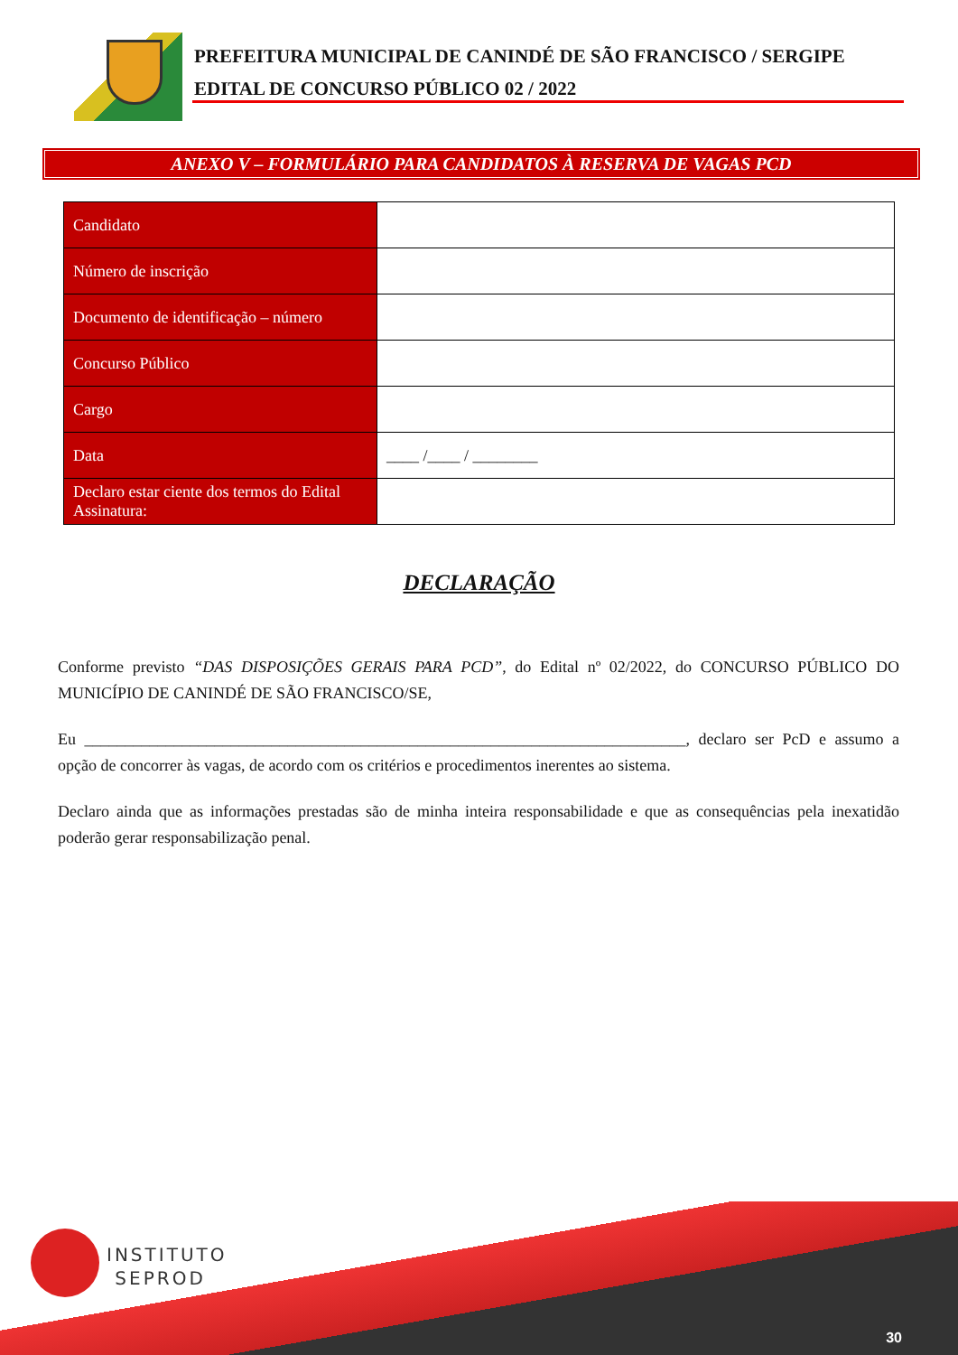PREFEITURA MUNICIPAL DE CANINDÉ DE SÃO FRANCISCO / SERGIPE
EDITAL DE CONCURSO PÚBLICO 02 / 2022
ANEXO V – FORMULÁRIO PARA CANDIDATOS À RESERVA DE VAGAS PCD
| Candidato | |
| Número de inscrição | |
| Documento de identificação – número | |
| Concurso Público | |
| Cargo | |
| Data | ____ /____ / ________ |
| Declaro estar ciente dos termos do Edital Assinatura: | |
DECLARAÇÃO
Conforme previsto “DAS DISPOSIÇÕES GERAIS PARA PCD”, do Edital nº 02/2022, do CONCURSO PÚBLICO DO MUNICÍPIO DE CANINDÉ DE SÃO FRANCISCO/SE,
Eu __________________________________________________________________________, declaro ser PcD e assumo a opção de concorrer às vagas, de acordo com os critérios e procedimentos inerentes ao sistema.
Declaro ainda que as informações prestadas são de minha inteira responsabilidade e que as consequências pela inexatidão poderão gerar responsabilização penal.
INSTITUTO
SEPROD
30